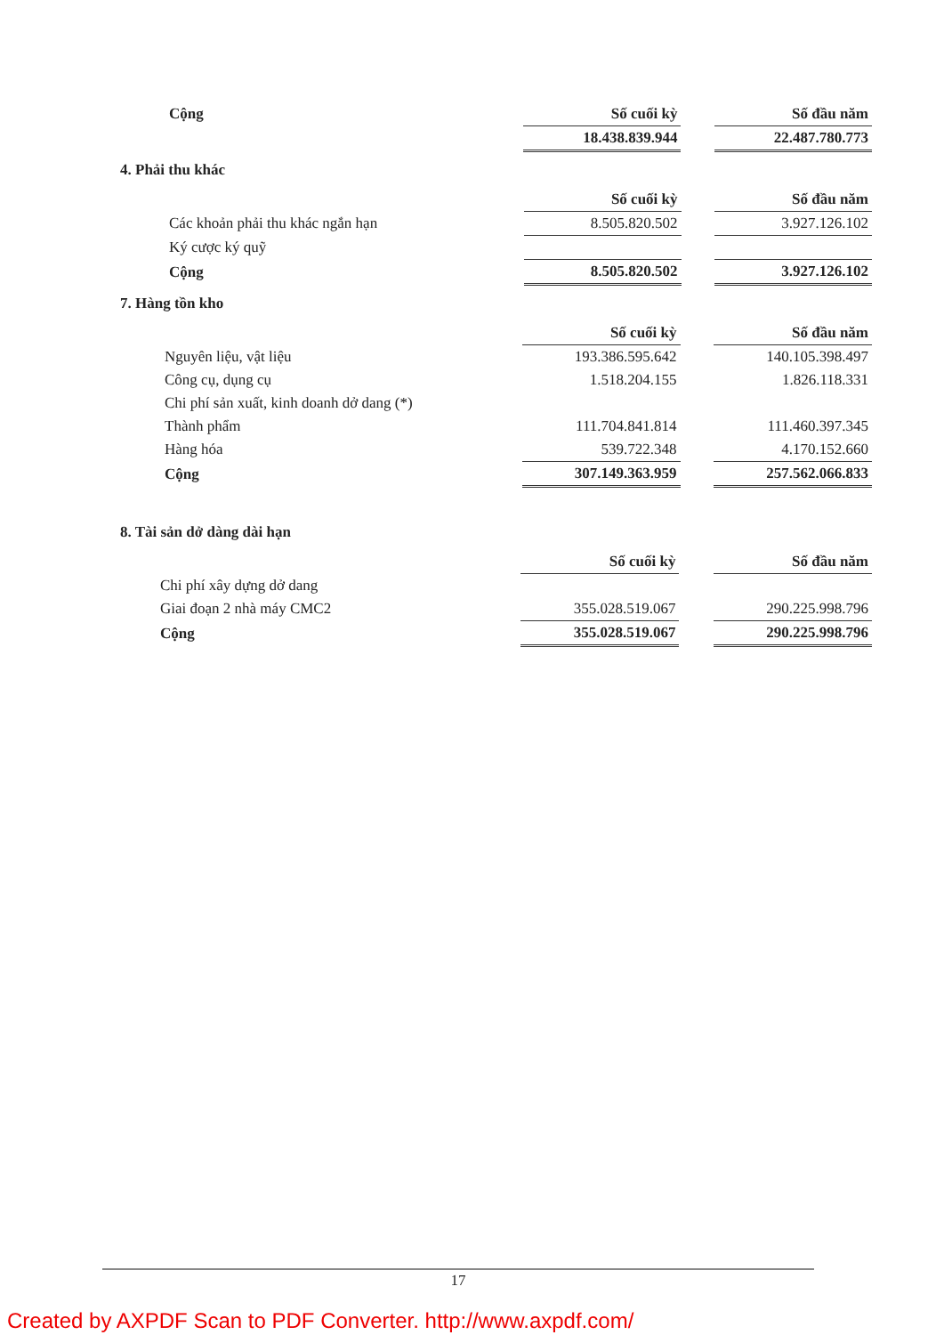| Cộng | Số cuối kỳ | | Số đầu năm |
| | 18.438.839.944 | | 22.487.780.773 |
4. Phải thu khác
| | Số cuối kỳ | | Số đầu năm |
| Các khoản phải thu khác ngắn hạn | 8.505.820.502 | | 3.927.126.102 |
| Ký cược ký quỹ | | | |
| Cộng | 8.505.820.502 | | 3.927.126.102 |
7. Hàng tồn kho
| | Số cuối kỳ | | Số đầu năm |
| Nguyên liệu, vật liệu | 193.386.595.642 | | 140.105.398.497 |
| Công cụ, dụng cụ | 1.518.204.155 | | 1.826.118.331 |
| Chi phí sản xuất, kinh doanh dở dang (*) | | | |
| Thành phẩm | 111.704.841.814 | | 111.460.397.345 |
| Hàng hóa | 539.722.348 | | 4.170.152.660 |
| Cộng | 307.149.363.959 | | 257.562.066.833 |
8. Tài sản dở dàng dài hạn
| | Số cuối kỳ | | Số đầu năm |
| Chi phí xây dựng dở dang | | | |
| Giai đoạn 2 nhà máy CMC2 | 355.028.519.067 | | 290.225.998.796 |
| Cộng | 355.028.519.067 | | 290.225.998.796 |
17
Created by AXPDF Scan to PDF Converter. http://www.axpdf.com/